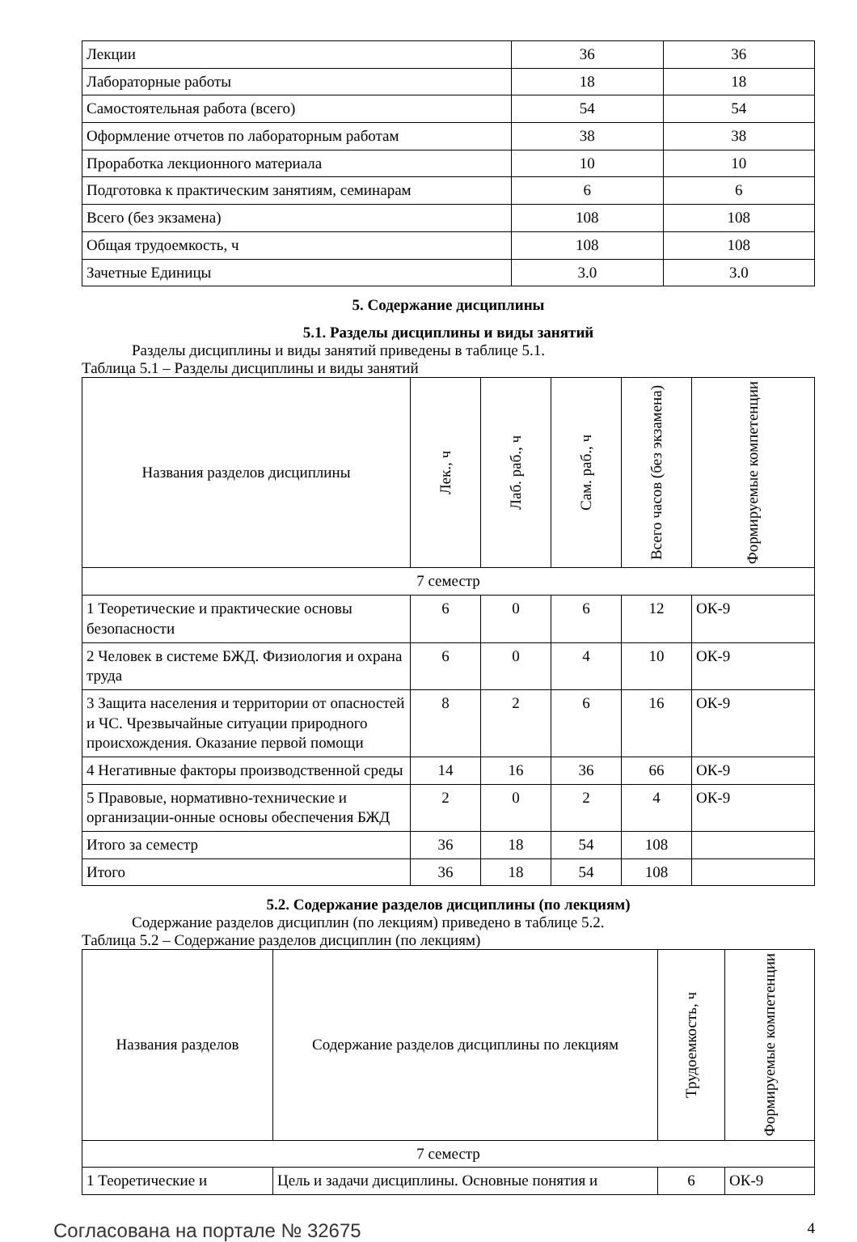| Лекции | 36 | 36 |
| Лабораторные работы | 18 | 18 |
| Самостоятельная работа (всего) | 54 | 54 |
| Оформление отчетов по лабораторным работам | 38 | 38 |
| Проработка лекционного материала | 10 | 10 |
| Подготовка к практическим занятиям, семинарам | 6 | 6 |
| Всего (без экзамена) | 108 | 108 |
| Общая трудоемкость, ч | 108 | 108 |
| Зачетные Единицы | 3.0 | 3.0 |
5. Содержание дисциплины
5.1. Разделы дисциплины и виды занятий
Разделы дисциплины и виды занятий приведены в таблице 5.1.
Таблица 5.1 – Разделы дисциплины и виды занятий
| Названия разделов дисциплины | Лек., ч | Лаб. раб., ч | Сам. раб., ч | Всего часов (без экзамена) | Формируемые компетенции |
| --- | --- | --- | --- | --- | --- |
| 7 семестр | | | | | |
| 1 Теоретические и практические основы безопасности | 6 | 0 | 6 | 12 | ОК-9 |
| 2 Человек в системе БЖД. Физиология и охрана труда | 6 | 0 | 4 | 10 | ОК-9 |
| 3 Защита населения и территории от опасностей и ЧС. Чрезвычайные ситуации природного происхождения. Оказание первой помощи | 8 | 2 | 6 | 16 | ОК-9 |
| 4 Негативные факторы производственной среды | 14 | 16 | 36 | 66 | ОК-9 |
| 5 Правовые, нормативно-технические и организации-онные основы обеспечения БЖД | 2 | 0 | 2 | 4 | ОК-9 |
| Итого за семестр | 36 | 18 | 54 | 108 | |
| Итого | 36 | 18 | 54 | 108 | |
5.2. Содержание разделов дисциплины (по лекциям)
Содержание разделов дисциплин (по лекциям) приведено в таблице 5.2.
Таблица 5.2 – Содержание разделов дисциплин (по лекциям)
| Названия разделов | Содержание разделов дисциплины по лекциям | Трудоемкость, ч | Формируемые компетенции |
| --- | --- | --- | --- |
| 7 семестр | | | |
| 1 Теоретические и | Цель и задачи дисциплины. Основные понятия и | 6 | ОК-9 |
Согласована на портале № 32675 4